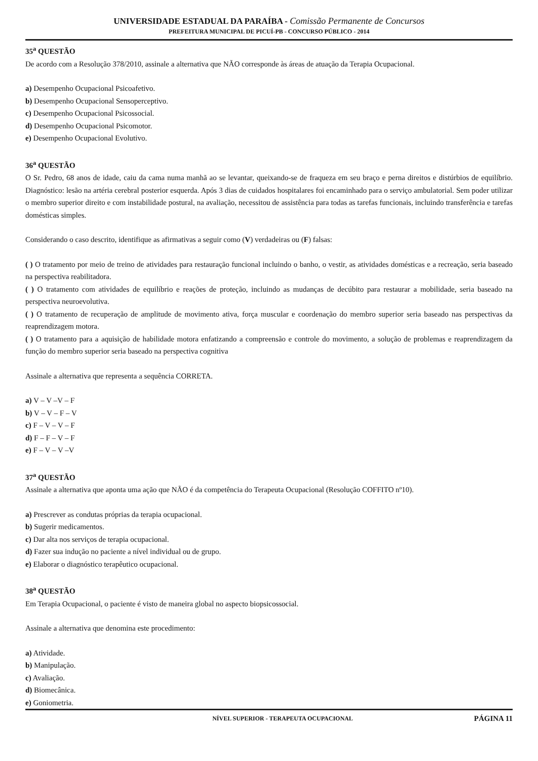UNIVERSIDADE ESTADUAL DA PARAÍBA - Comissão Permanente de Concursos
PREFEITURA MUNICIPAL DE PICUÍ-PB - CONCURSO PÚBLICO - 2014
35<sup>a</sup> QUESTÃO
De acordo com a Resolução 378/2010, assinale a alternativa que NÃO corresponde às áreas de atuação da Terapia Ocupacional.
a) Desempenho Ocupacional Psicoafetivo.
b) Desempenho Ocupacional Sensoperceptivo.
c) Desempenho Ocupacional Psicossocial.
d) Desempenho Ocupacional Psicomotor.
e) Desempenho Ocupacional Evolutivo.
36<sup>a</sup> QUESTÃO
O Sr. Pedro, 68 anos de idade, caiu da cama numa manhã ao se levantar, queixando-se de fraqueza em seu braço e perna direitos e distúrbios de equilíbrio. Diagnóstico: lesão na artéria cerebral posterior esquerda. Após 3 dias de cuidados hospitalares foi encaminhado para o serviço ambulatorial. Sem poder utilizar o membro superior direito e com instabilidade postural, na avaliação, necessitou de assistência para todas as tarefas funcionais, incluindo transferência e tarefas domésticas simples.
Considerando o caso descrito, identifique as afirmativas a seguir como (V) verdadeiras ou (F) falsas:
( ) O tratamento por meio de treino de atividades para restauração funcional incluindo o banho, o vestir, as atividades domésticas e a recreação, seria baseado na perspectiva reabilitadora.
( ) O tratamento com atividades de equilíbrio e reações de proteção, incluindo as mudanças de decúbito para restaurar a mobilidade, seria baseado na perspectiva neuroevolutiva.
( ) O tratamento de recuperação de amplitude de movimento ativa, força muscular e coordenação do membro superior seria baseado nas perspectivas da reaprendizagem motora.
( ) O tratamento para a aquisição de habilidade motora enfatizando a compreensão e controle do movimento, a solução de problemas e reaprendizagem da função do membro superior seria baseado na perspectiva cognitiva
Assinale a alternativa que representa a sequência CORRETA.
a) V – V –V – F
b) V – V – F – V
c) F – V – V – F
d) F – F – V – F
e) F – V – V –V
37<sup>a</sup> QUESTÃO
Assinale a alternativa que aponta uma ação que NÃO é da competência do Terapeuta Ocupacional (Resolução COFFITO nº10).
a) Prescrever as condutas próprias da terapia ocupacional.
b) Sugerir medicamentos.
c) Dar alta nos serviços de terapia ocupacional.
d) Fazer sua indução no paciente a nível individual ou de grupo.
e) Elaborar o diagnóstico terapêutico ocupacional.
38<sup>a</sup> QUESTÃO
Em Terapia Ocupacional, o paciente é visto de maneira global no aspecto biopsicossocial.
Assinale a alternativa que denomina este procedimento:
a) Atividade.
b) Manipulação.
c) Avaliação.
d) Biomecânica.
e) Goniometria.
NÍVEL SUPERIOR - TERAPEUTA OCUPACIONAL PÁGINA 11